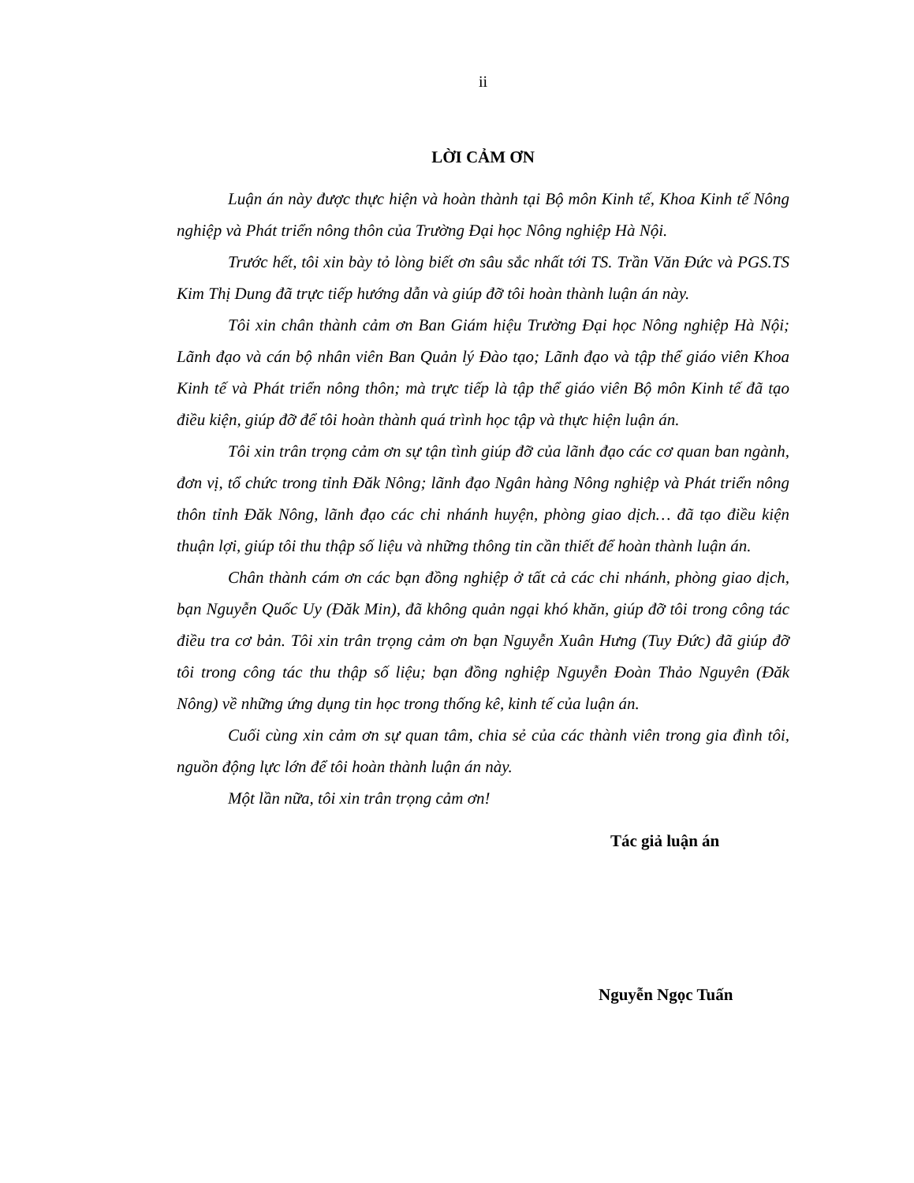ii
LỜI CẢM ƠN
Luận án này được thực hiện và hoàn thành tại Bộ môn Kinh tế, Khoa Kinh tế Nông nghiệp và Phát triển nông thôn của Trường Đại học Nông nghiệp Hà Nội.
Trước hết, tôi xin bày tỏ lòng biết ơn sâu sắc nhất tới TS. Trần Văn Đức và PGS.TS Kim Thị Dung đã trực tiếp hướng dẫn và giúp đỡ tôi hoàn thành luận án này.
Tôi xin chân thành cảm ơn Ban Giám hiệu Trường Đại học Nông nghiệp Hà Nội; Lãnh đạo và cán bộ nhân viên Ban Quản lý Đào tạo; Lãnh đạo và tập thể giáo viên Khoa Kinh tế và Phát triển nông thôn; mà trực tiếp là tập thể giáo viên Bộ môn Kinh tế đã tạo điều kiện, giúp đỡ để tôi hoàn thành quá trình học tập và thực hiện luận án.
Tôi xin trân trọng cảm ơn sự tận tình giúp đỡ của lãnh đạo các cơ quan ban ngành, đơn vị, tổ chức trong tỉnh Đăk Nông; lãnh đạo Ngân hàng Nông nghiệp và Phát triển nông thôn tỉnh Đăk Nông, lãnh đạo các chi nhánh huyện, phòng giao dịch… đã tạo điều kiện thuận lợi, giúp tôi thu thập số liệu và những thông tin cần thiết để hoàn thành luận án.
Chân thành cám ơn các bạn đồng nghiệp ở tất cả các chi nhánh, phòng giao dịch, bạn Nguyễn Quốc Uy (Đăk Min), đã không quản ngại khó khăn, giúp đỡ tôi trong công tác điều tra cơ bản. Tôi xin trân trọng cảm ơn bạn Nguyễn Xuân Hưng (Tuy Đức) đã giúp đỡ tôi trong công tác thu thập số liệu; bạn đồng nghiệp Nguyễn Đoàn Thảo Nguyên (Đăk Nông) về những ứng dụng tin học trong thống kê, kinh tế của luận án.
Cuối cùng xin cảm ơn sự quan tâm, chia sẻ của các thành viên trong gia đình tôi, nguồn động lực lớn để tôi hoàn thành luận án này.
Một lần nữa, tôi xin trân trọng cảm ơn!
Tác giả luận án
Nguyễn Ngọc Tuấn